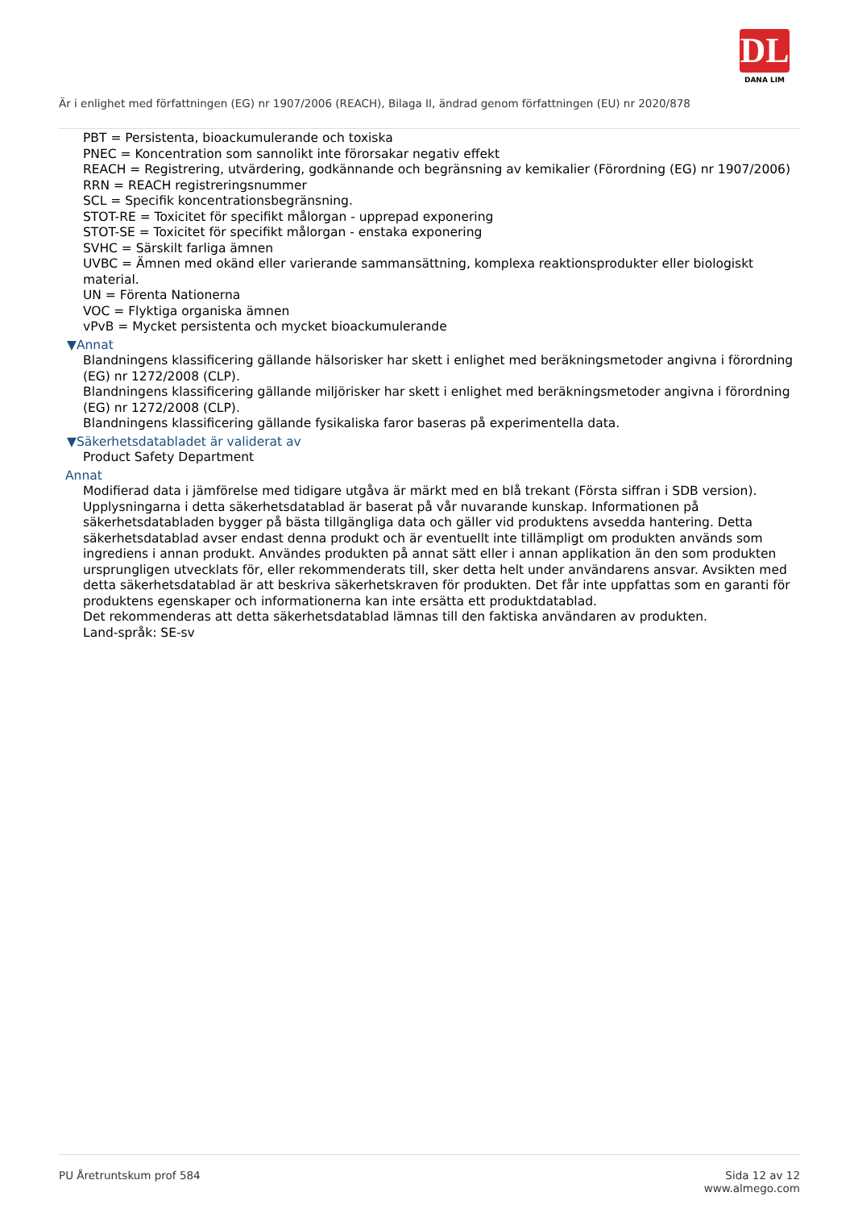DL
DANA LIM
Är i enlighet med författningen (EG) nr 1907/2006 (REACH), Bilaga II, ändrad genom författningen (EU) nr 2020/878
PBT = Persistenta, bioackumulerande och toxiska
PNEC = Koncentration som sannolikt inte förorsakar negativ effekt
REACH = Registrering, utvärdering, godkännande och begränsning av kemikalier (Förordning (EG) nr 1907/2006)
RRN = REACH registreringsnummer
SCL = Specifik koncentrationsbegränsning.
STOT-RE = Toxicitet för specifikt målorgan - upprepad exponering
STOT-SE = Toxicitet för specifikt målorgan - enstaka exponering
SVHC = Särskilt farliga ämnen
UVBC = Ämnen med okänd eller varierande sammansättning, komplexa reaktionsprodukter eller biologiskt material.
UN = Förenta Nationerna
VOC = Flyktiga organiska ämnen
vPvB = Mycket persistenta och mycket bioackumulerande
▼Annat
Blandningens klassificering gällande hälsorisker har skett i enlighet med beräkningsmetoder angivna i förordning (EG) nr 1272/2008 (CLP).
Blandningens klassificering gällande miljörisker har skett i enlighet med beräkningsmetoder angivna i förordning (EG) nr 1272/2008 (CLP).
Blandningens klassificering gällande fysikaliska faror baseras på experimentella data.
▼Säkerhetsdatabladet är validerat av
Product Safety Department
Annat
Modifierad data i jämförelse med tidigare utgåva är märkt med en blå trekant (Första siffran i SDB version).
Upplysningarna i detta säkerhetsdatablad är baserat på vår nuvarande kunskap. Informationen på säkerhetsdatabladen bygger på bästa tillgängliga data och gäller vid produktens avsedda hantering. Detta säkerhetsdatablad avser endast denna produkt och är eventuellt inte tillämpligt om produkten används som ingrediens i annan produkt. Användes produkten på annat sätt eller i annan applikation än den som produkten ursprungligen utvecklats för, eller rekommenderats till, sker detta helt under användarens ansvar. Avsikten med detta säkerhetsdatablad är att beskriva säkerhetskraven för produkten. Det får inte uppfattas som en garanti för produktens egenskaper och informationerna kan inte ersätta ett produktdatablad.
Det rekommenderas att detta säkerhetsdatablad lämnas till den faktiska användaren av produkten.
Land-språk: SE-sv
PU Åretruntskum prof 584 Sida 12 av 12
www.almego.com